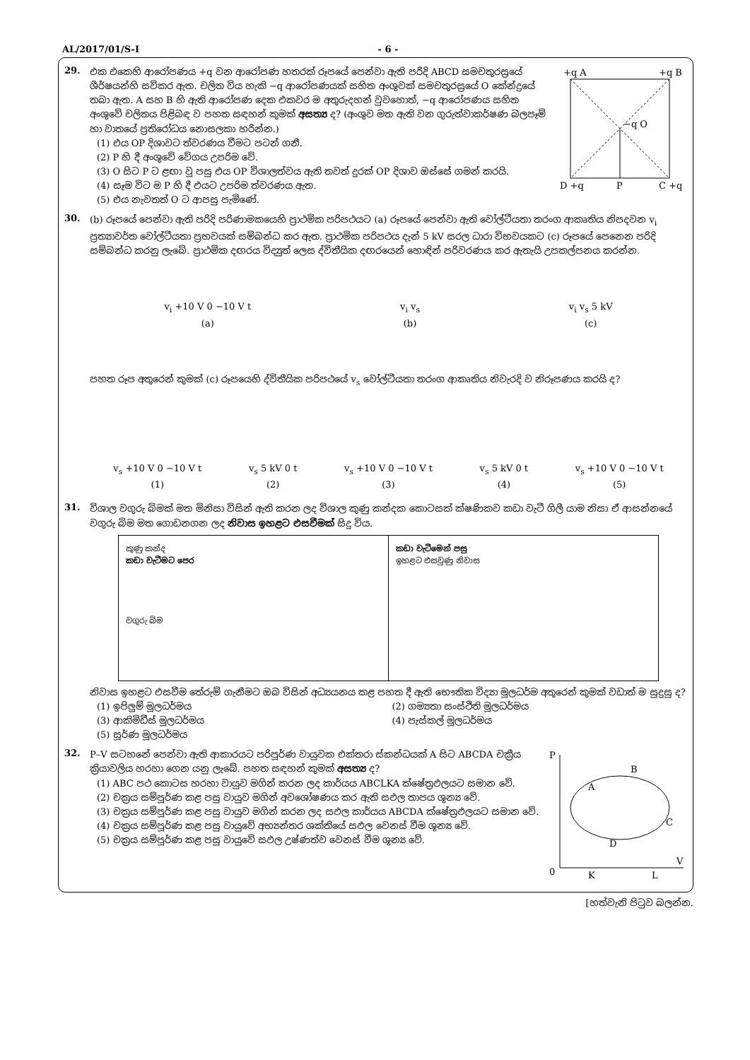AL/2017/01/S-I - 6 -
29.
එක එකෙහි ආරෝපණය +q වන ආරෝපණ හතරක් රූපයේ පෙන්වා ඇති පරිදි ABCD සමචතුරස්‍රයේ ශීර්ෂයන්හි සවිකර ඇත. චලිත විය හැකි −q ආරෝපණයක් සහිත අංශුවක් සමචතුරස්‍රයේ O කේන්ද්‍රයේ තබා ඇත. A සහ B හි ඇති ආරෝපණ දෙක එකවර ම අතුරුදහන් වුවහොත්, −q ආරෝපණය සහිත අංශුවේ චලිතය පිළිබඳ ව පහත සඳහන් කුමක් අසත්‍ය ද? (අංශුව මත ඇති වන ගුරුත්වාකර්ෂණ බලපෑම් හා වාතයේ ප්‍රතිරෝධය නොසලකා හරින්න.)
(1) එය OP දිශාවට ත්වරණය වීමට පටන් ගනී.
(2) P හි දී අංශුවේ වේගය උපරිම වේ.
(3) O සිට P ට ළඟා වූ පසු එය OP විශාලත්වය ඇති තවත් දුරක් OP දිශාව ඔස්සේ ගමන් කරයි.
(4) සෑම විට ම P හි දී එයට උපරිම ත්වරණය ඇත.
(5) එය නැවතත් O ට ආපසු පැමිණේ.
+q A
+q B
−q O
D +q
P
C +q
30.
(b) රූපයේ පෙන්වා ඇති පරිදි පරිණාමකයෙහි ප්‍රාථමික පරිපථයට (a) රූපයේ පෙන්වා ඇති වෝල්ටීයතා තරංග ආකෘතිය නිපදවන v<sub>i</sub> ප්‍රත්‍යාවර්ත වෝල්ටීයතා ප්‍රභවයක් සම්බන්ධ කර ඇත. ප්‍රාථමික පරිපථය දැන් 5 kV සරල ධාරා විභවයකට (c) රූපයේ පෙනෙන පරිදි සම්බන්ධ කරනු ලැබේ. ප්‍රාථමික දඟරය විද්‍යුත් ලෙස ද්විතීයික දඟරයෙන් හොඳින් පරිවරණය කර ඇතැයි උපකල්පනය කරන්න.
v<sub>i</sub> +10 V 0 −10 V t
(a)
v<sub>i</sub> v<sub>s</sub>
(b)
v<sub>i</sub> v<sub>s</sub> 5 kV
(c)
පහත රූප අතුරෙන් කුමක් (c) රූපයෙහි ද්විතීයික පරිපථයේ v<sub>s</sub> වෝල්ටීයතා තරංග ආකෘතිය නිවැරදි ව නිරූපණය කරයි ද?
v<sub>s</sub> +10 V 0 −10 V t
(1)
v<sub>s</sub> 5 kV 0 t
(2)
v<sub>s</sub> +10 V 0 −10 V t
(3)
v<sub>s</sub> 5 kV 0 t
(4)
v<sub>s</sub> +10 V 0 −10 V t
(5)
31.
විශාල වගුරු බිමක් මත මිනිසා විසින් ඇති කරන ලද විශාල කුණු කන්දක කොටසක් ක්ෂණිකව කඩා වැටී ගිලී යාම නිසා ඒ ආසන්නයේ වගුරු බිම මත ගොඩනගන ලද නිවාස ඉහළට එසවීමක් සිදු විය.
කුණු කන්ද
කඩා වැටීමට පෙර
වගුරු බිම
කඩා වැටීමෙන් පසු
ඉහළට එසවුණු නිවාස
නිවාස ඉහළට එසවීම තේරුම් ගැනීමට ඔබ විසින් අධ්‍යයනය කළ පහත දී ඇති භෞතික විද්‍යා මූලධර්ම අතුරෙන් කුමක් වඩාත් ම සුදුසු ද?
(1) ඉපිලුම් මූලධර්මය (2) ගම්‍යතා සංස්ථිති මූලධර්මය
(3) ආකිමිඩීස් මූලධර්මය (4) පැස්කල් මූලධර්මය
(5) සූර්ණ මූලධර්මය
32.
P–V සටහනේ පෙන්වා ඇති ආකාරයට පරිපූර්ණ වායුවක එක්තරා ස්කන්ධයක් A සිට ABCDA චක්‍රීය ක්‍රියාවලිය හරහා ගෙන යනු ලැබේ. පහත සඳහන් කුමක් අසත්‍ය ද?
(1) ABC පථ කොටස හරහා වායුව මගින් කරන ලද කාර්යය ABCLKA ක්ෂේත්‍රඵලයට සමාන වේ.
(2) චක්‍රය සම්පූර්ණ කළ පසු වායුව මගින් අවශෝෂණය කර ඇති සඵල තාපය ශූන්‍ය වේ.
(3) චක්‍රය සම්පූර්ණ කළ පසු වායුව මගින් කරන ලද සඵල කාර්යය ABCDA ක්ෂේත්‍රඵලයට සමාන වේ.
(4) චක්‍රය සම්පූර්ණ කළ පසු වායුවේ අභ්‍යන්තර ශක්තියේ සඵල වෙනස් වීම ශූන්‍ය වේ.
(5) චක්‍රය සම්පූර්ණ කළ පසු වායුවේ සඵල උෂ්ණත්ව වෙනස් වීම ශූන්‍ය වේ.
P
0
A
B
C
D
K
L
V
[හත්වැනි පිටුව බලන්න.